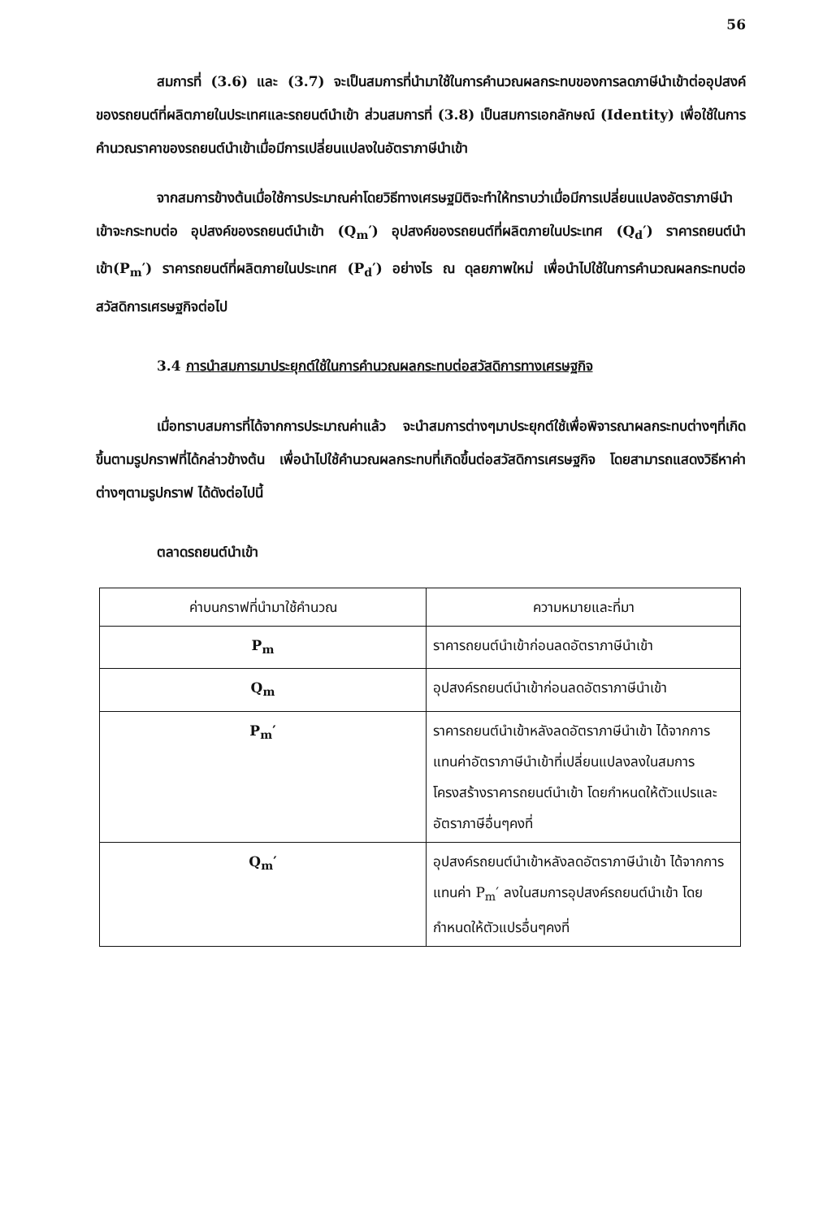56
สมการที่ (3.6) และ (3.7) จะเป็นสมการที่นำมาใช้ในการคำนวณผลกระทบของการลดภาษีนำเข้าต่ออุปสงค์ของรถยนต์ที่ผลิตภายในประเทศและรถยนต์นำเข้า ส่วนสมการที่ (3.8) เป็นสมการเอกลักษณ์ (Identity) เพื่อใช้ในการคำนวณราคาของรถยนต์นำเข้าเมื่อมีการเปลี่ยนแปลงในอัตราภาษีนำเข้า
จากสมการข้างต้นเมื่อใช้การประมาณค่าโดยวิธีทางเศรษฐมิติจะทำให้ทราบว่าเมื่อมีการเปลี่ยนแปลงอัตราภาษีนำเข้าจะกระทบต่อ อุปสงค์ของรถยนต์นำเข้า (Q<sub>m</sub>′) อุปสงค์ของรถยนต์ที่ผลิตภายในประเทศ (Q<sub>d</sub>′) ราคารถยนต์นำเข้า(P<sub>m</sub>′) ราคารถยนต์ที่ผลิตภายในประเทศ (P<sub>d</sub>′) อย่างไร ณ ดุลยภาพใหม่ เพื่อนำไปใช้ในการคำนวณผลกระทบต่อสวัสดิการเศรษฐกิจต่อไป
3.4 การนำสมการมาประยุกต์ใช้ในการคำนวณผลกระทบต่อสวัสดิการทางเศรษฐกิจ
เมื่อทราบสมการที่ได้จากการประมาณค่าแล้ว จะนำสมการต่างๆมาประยุกต์ใช้เพื่อพิจารณาผลกระทบต่างๆที่เกิดขึ้นตามรูปกราฟที่ได้กล่าวข้างต้น เพื่อนำไปใช้คำนวณผลกระทบที่เกิดขึ้นต่อสวัสดิการเศรษฐกิจ โดยสามารถแสดงวิธีหาค่าต่างๆตามรูปกราฟ ได้ดังต่อไปนี้
ตลาดรถยนต์นำเข้า
| ค่าบนกราฟที่นำมาใช้คำนวณ | ความหมายและที่มา |
| --- | --- |
| P<sub>m</sub> | ราคารถยนต์นำเข้าก่อนลดอัตราภาษีนำเข้า |
| Q<sub>m</sub> | อุปสงค์รถยนต์นำเข้าก่อนลดอัตราภาษีนำเข้า |
| P<sub>m</sub>′ | ราคารถยนต์นำเข้าหลังลดอัตราภาษีนำเข้า ได้จากการแทนค่าอัตราภาษีนำเข้าที่เปลี่ยนแปลงลงในสมการโครงสร้างราคารถยนต์นำเข้า โดยกำหนดให้ตัวแปรและอัตราภาษีอื่นๆคงที่ |
| Q<sub>m</sub>′ | อุปสงค์รถยนต์นำเข้าหลังลดอัตราภาษีนำเข้า ได้จากการแทนค่า P<sub>m</sub>′ ลงในสมการอุปสงค์รถยนต์นำเข้า โดยกำหนดให้ตัวแปรอื่นๆคงที่ |